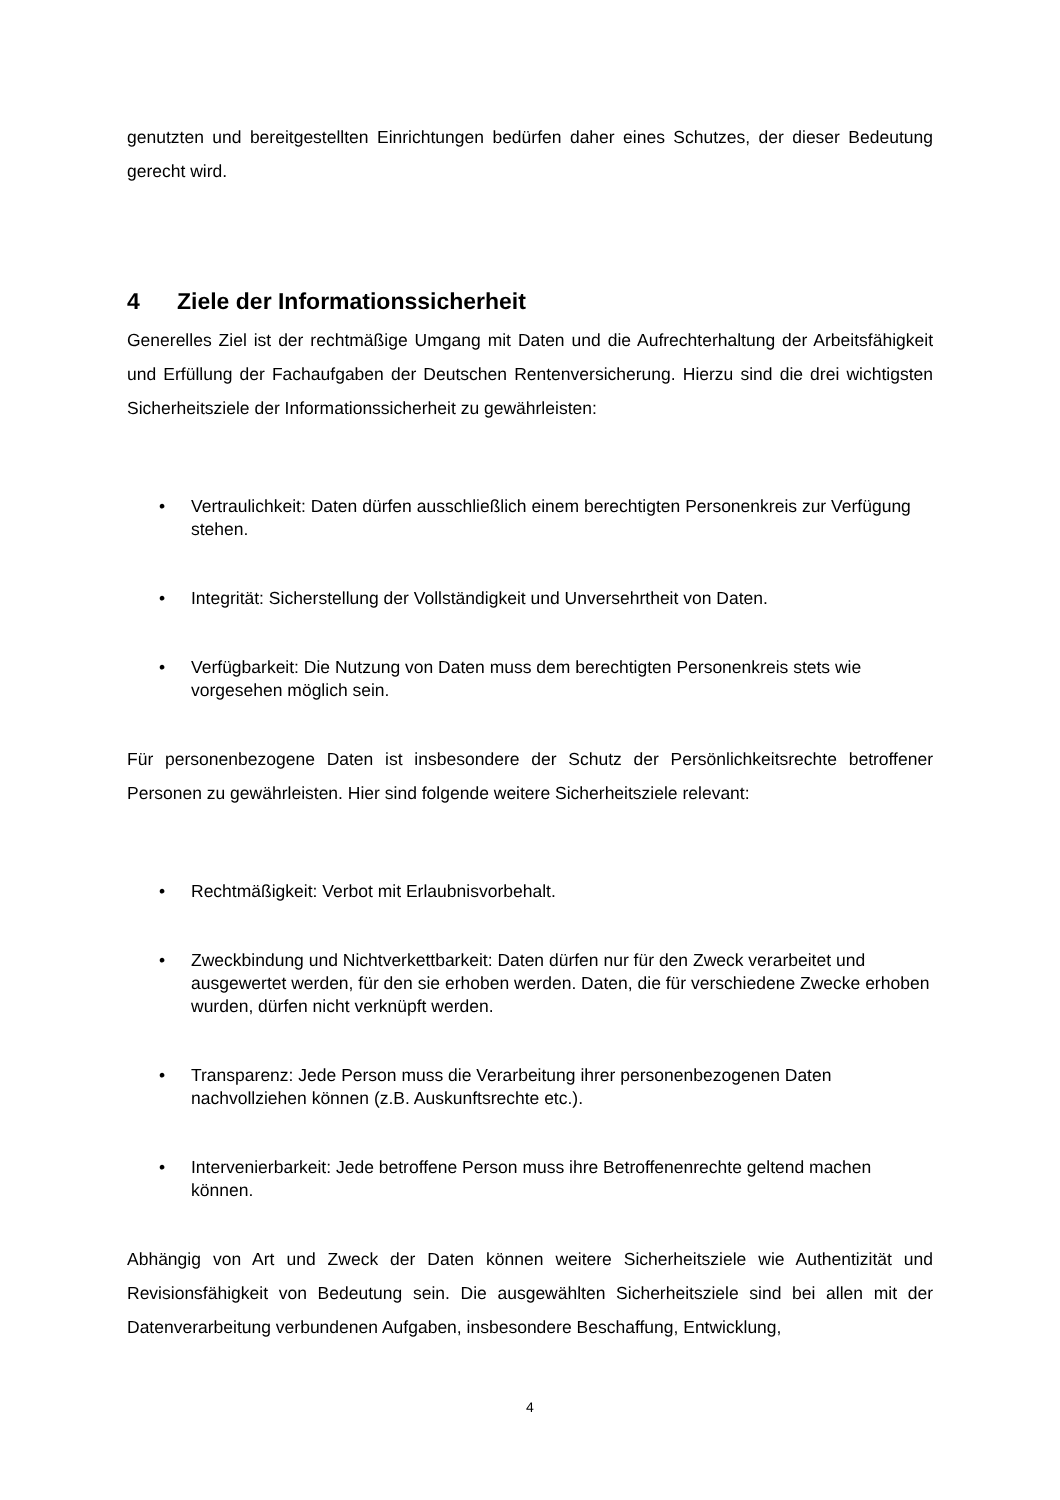genutzten und bereitgestellten Einrichtungen bedürfen daher eines Schutzes, der dieser Bedeutung gerecht wird.
4 Ziele der Informationssicherheit
Generelles Ziel ist der rechtmäßige Umgang mit Daten und die Aufrechterhaltung der Arbeitsfähigkeit und Erfüllung der Fachaufgaben der Deutschen Rentenversicherung. Hierzu sind die drei wichtigsten Sicherheitsziele der Informationssicherheit zu gewährleisten:
• Vertraulichkeit: Daten dürfen ausschließlich einem berechtigten Personenkreis zur Verfügung stehen.
• Integrität: Sicherstellung der Vollständigkeit und Unversehrtheit von Daten.
• Verfügbarkeit: Die Nutzung von Daten muss dem berechtigten Personenkreis stets wie vorgesehen möglich sein.
Für personenbezogene Daten ist insbesondere der Schutz der Persönlichkeitsrechte betroffener Personen zu gewährleisten. Hier sind folgende weitere Sicherheitsziele relevant:
• Rechtmäßigkeit: Verbot mit Erlaubnisvorbehalt.
• Zweckbindung und Nichtverkettbarkeit: Daten dürfen nur für den Zweck verarbeitet und ausgewertet werden, für den sie erhoben werden. Daten, die für verschiedene Zwecke erhoben wurden, dürfen nicht verknüpft werden.
• Transparenz: Jede Person muss die Verarbeitung ihrer personenbezogenen Daten nachvollziehen können (z.B. Auskunftsrechte etc.).
• Intervenierbarkeit: Jede betroffene Person muss ihre Betroffenenrechte geltend machen können.
Abhängig von Art und Zweck der Daten können weitere Sicherheitsziele wie Authentizität und Revisionsfähigkeit von Bedeutung sein. Die ausgewählten Sicherheitsziele sind bei allen mit der Datenverarbeitung verbundenen Aufgaben, insbesondere Beschaffung, Entwicklung,
4